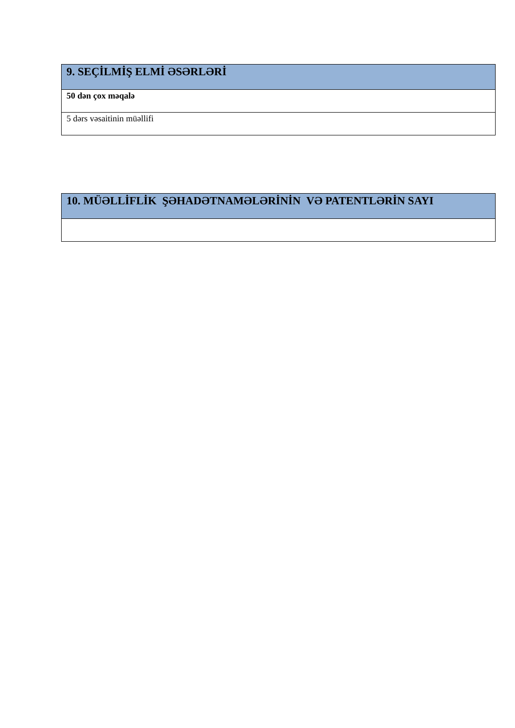| 9. SEÇİLMİŞ ELMİ ƏSƏRLƏRİ |
| --- |
| 50 dən çox məqalə |
| 5 dərs vəsaitinin müəllifi |
| 10. MÜƏLLİFLİK ŞƏHADƏTNAMƏLƏRİNİN VƏ PATENTLƏRİN SAYI |
| --- |